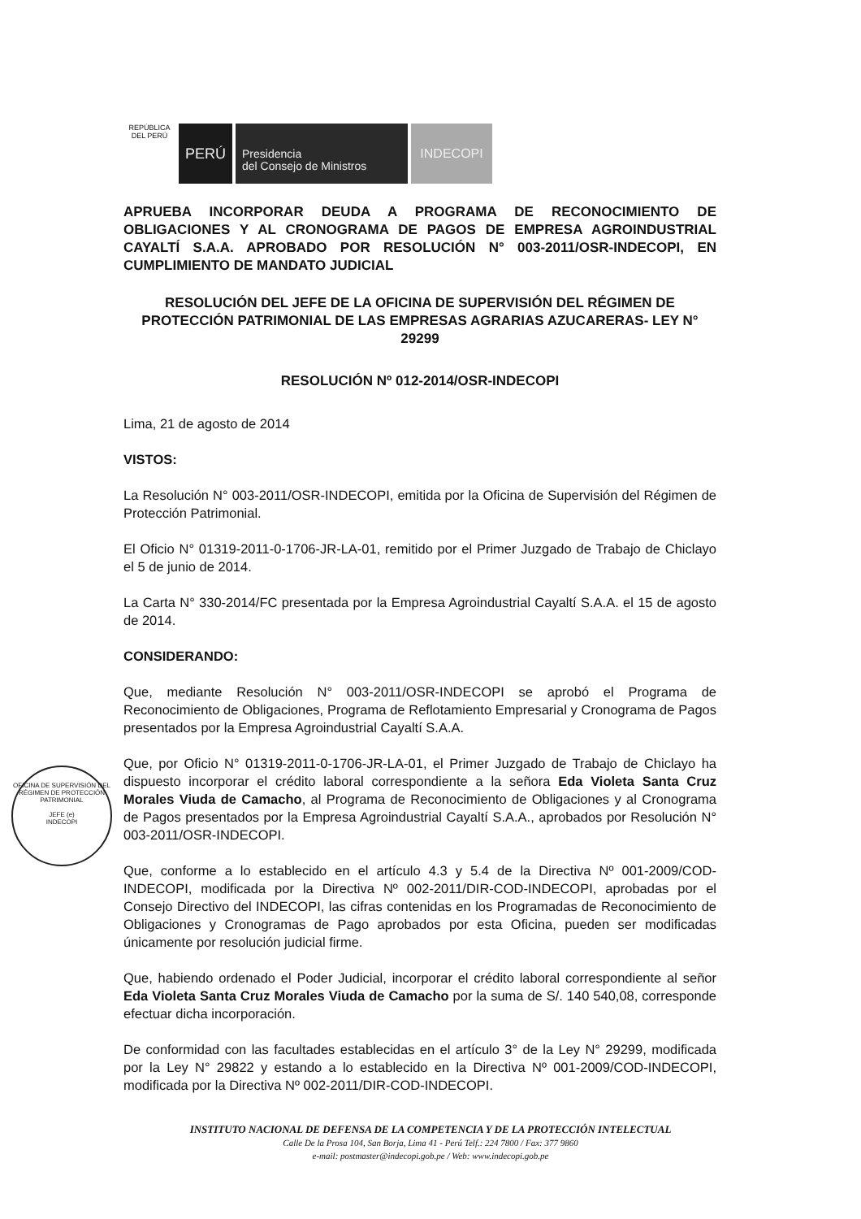REPÚBLICA DEL PERÚ
PERÚ
Presidencia
del Consejo de Ministros
INDECOPI
OFICINA DE SUPERVISIÓN DEL RÉGIMEN DE PROTECCIÓN PATRIMONIAL
JEFE (e)
INDECOPI
APRUEBA INCORPORAR DEUDA A PROGRAMA DE RECONOCIMIENTO DE OBLIGACIONES Y AL CRONOGRAMA DE PAGOS DE EMPRESA AGROINDUSTRIAL CAYALTÍ S.A.A. APROBADO POR RESOLUCIÓN N° 003-2011/OSR-INDECOPI, EN CUMPLIMIENTO DE MANDATO JUDICIAL
RESOLUCIÓN DEL JEFE DE LA OFICINA DE SUPERVISIÓN DEL RÉGIMEN DE PROTECCIÓN PATRIMONIAL DE LAS EMPRESAS AGRARIAS AZUCARERAS- LEY N° 29299
RESOLUCIÓN Nº 012-2014/OSR-INDECOPI
Lima, 21 de agosto de 2014
VISTOS:
La Resolución N° 003-2011/OSR-INDECOPI, emitida por la Oficina de Supervisión del Régimen de Protección Patrimonial.
El Oficio N° 01319-2011-0-1706-JR-LA-01, remitido por el Primer Juzgado de Trabajo de Chiclayo el 5 de junio de 2014.
La Carta N° 330-2014/FC presentada por la Empresa Agroindustrial Cayaltí S.A.A. el 15 de agosto de 2014.
CONSIDERANDO:
Que, mediante Resolución N° 003-2011/OSR-INDECOPI se aprobó el Programa de Reconocimiento de Obligaciones, Programa de Reflotamiento Empresarial y Cronograma de Pagos presentados por la Empresa Agroindustrial Cayaltí S.A.A.
Que, por Oficio N° 01319-2011-0-1706-JR-LA-01, el Primer Juzgado de Trabajo de Chiclayo ha dispuesto incorporar el crédito laboral correspondiente a la señora Eda Violeta Santa Cruz Morales Viuda de Camacho, al Programa de Reconocimiento de Obligaciones y al Cronograma de Pagos presentados por la Empresa Agroindustrial Cayaltí S.A.A., aprobados por Resolución N° 003-2011/OSR-INDECOPI.
Que, conforme a lo establecido en el artículo 4.3 y 5.4 de la Directiva Nº 001-2009/COD-INDECOPI, modificada por la Directiva Nº 002-2011/DIR-COD-INDECOPI, aprobadas por el Consejo Directivo del INDECOPI, las cifras contenidas en los Programadas de Reconocimiento de Obligaciones y Cronogramas de Pago aprobados por esta Oficina, pueden ser modificadas únicamente por resolución judicial firme.
Que, habiendo ordenado el Poder Judicial, incorporar el crédito laboral correspondiente al señor Eda Violeta Santa Cruz Morales Viuda de Camacho por la suma de S/. 140 540,08, corresponde efectuar dicha incorporación.
De conformidad con las facultades establecidas en el artículo 3° de la Ley N° 29299, modificada por la Ley N° 29822 y estando a lo establecido en la Directiva Nº 001-2009/COD-INDECOPI, modificada por la Directiva Nº 002-2011/DIR-COD-INDECOPI.
INSTITUTO NACIONAL DE DEFENSA DE LA COMPETENCIA Y DE LA PROTECCIÓN INTELECTUAL
Calle De la Prosa 104, San Borja, Lima 41 - Perú Telf.: 224 7800 / Fax: 377 9860
e-mail: postmaster@indecopi.gob.pe / Web: www.indecopi.gob.pe